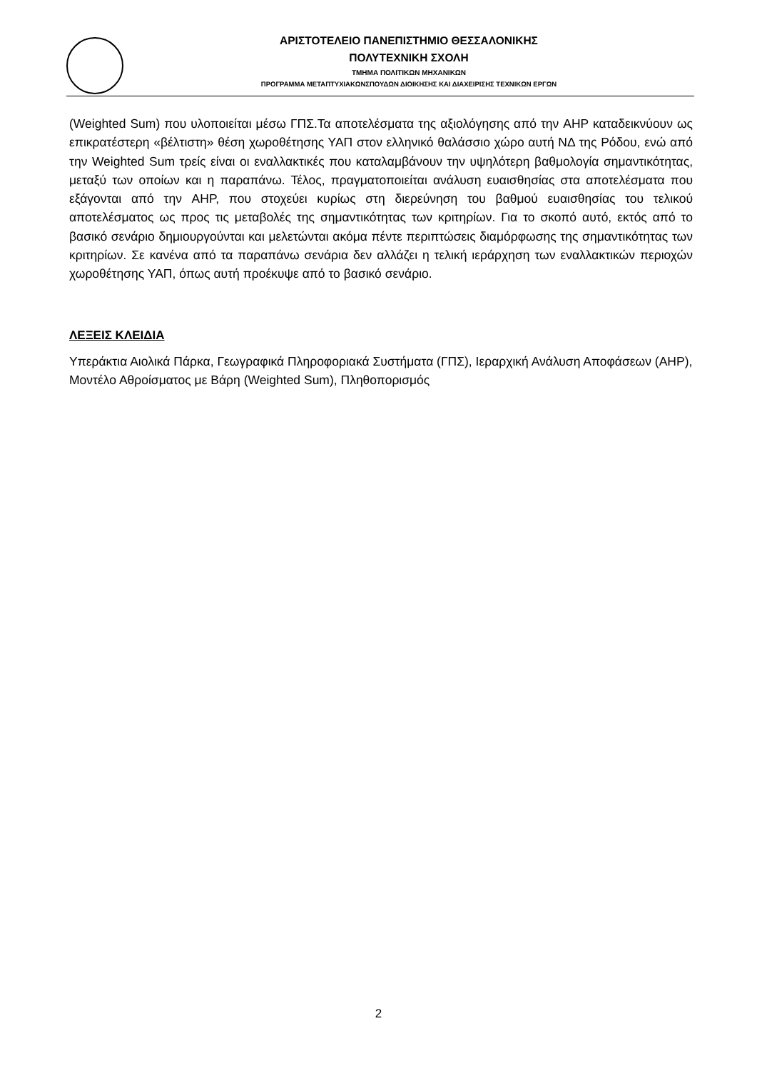ΑΡΙΣΤΟΤΕΛΕΙΟ ΠΑΝΕΠΙΣΤΗΜΙΟ ΘΕΣΣΑΛΟΝΙΚΗΣ
ΠΟΛΥΤΕΧΝΙΚΗ ΣΧΟΛΗ
ΤΜΗΜΑ ΠΟΛΙΤΙΚΩΝ ΜΗΧΑΝΙΚΩΝ
ΠΡΟΓΡΑΜΜΑ ΜΕΤΑΠΤΥΧΙΑΚΩΝΣΠΟΥΔΩΝ ΔΙΟΙΚΗΣΗΣ ΚΑΙ ΔΙΑΧΕΙΡΙΣΗΣ ΤΕΧΝΙΚΩΝ ΕΡΓΩΝ
(Weighted Sum) που υλοποιείται μέσω ΓΠΣ.Τα αποτελέσματα της αξιολόγησης από την AHP καταδεικνύουν ως επικρατέστερη «βέλτιστη» θέση χωροθέτησης ΥΑΠ στον ελληνικό θαλάσσιο χώρο αυτή ΝΔ της Ρόδου, ενώ από την Weighted Sum τρείς είναι οι εναλλακτικές που καταλαμβάνουν την υψηλότερη βαθμολογία σημαντικότητας, μεταξύ των οποίων και η παραπάνω. Τέλος, πραγματοποιείται ανάλυση ευαισθησίας στα αποτελέσματα που εξάγονται από την AHP, που στοχεύει κυρίως στη διερεύνηση του βαθμού ευαισθησίας του τελικού αποτελέσματος ως προς τις μεταβολές της σημαντικότητας των κριτηρίων. Για το σκοπό αυτό, εκτός από το βασικό σενάριο δημιουργούνται και μελετώνται ακόμα πέντε περιπτώσεις διαμόρφωσης της σημαντικότητας των κριτηρίων. Σε κανένα από τα παραπάνω σενάρια δεν αλλάζει η τελική ιεράρχηση των εναλλακτικών περιοχών χωροθέτησης ΥΑΠ, όπως αυτή προέκυψε από το βασικό σενάριο.
ΛΕΞΕΙΣ ΚΛΕΙΔΙΑ
Υπεράκτια Αιολικά Πάρκα, Γεωγραφικά Πληροφοριακά Συστήματα (ΓΠΣ), Ιεραρχική Ανάλυση Αποφάσεων (AHP), Μοντέλο Αθροίσματος με Βάρη (Weighted Sum), Πληθοπορισμός
2